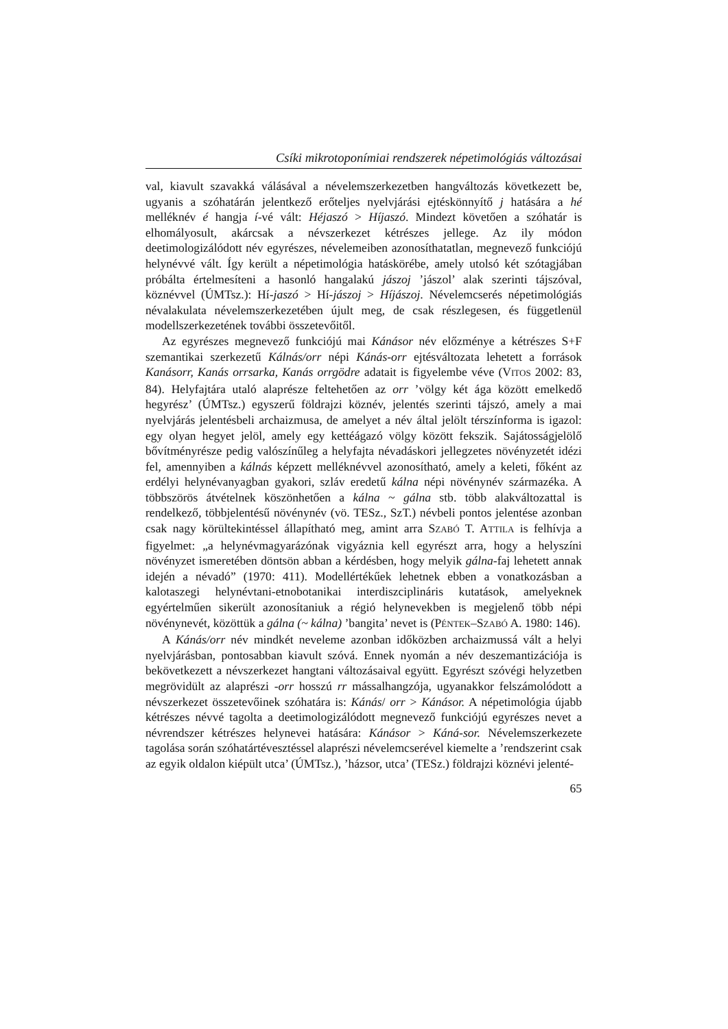Csíki mikrotoponímiai rendszerek népetimológiás változásai
val, kiavult szavakká válásával a névelemszerkezetben hangváltozás következett be, ugyanis a szóhatárán jelentkező erőteljes nyelvjárási ejtéskönnyítő j hatására a hé melléknév é hangja í-vé vált: Héjaszó > Híjaszó. Mindezt követően a szóhatár is elhomályosult, akárcsak a névszerkezet kétrészes jellege. Az ily módon deetimologizálódott név egyrészes, névelemeiben azonosíthatatlan, megnevező funkciójú helynévvé vált. Így került a népetimológia hatáskörébe, amely utolsó két szótagjában próbálta értelmesíteni a hasonló hangalakú jászoj ’jászol’ alak szerinti tájszóval, köznévvel (ÚMTsz.): Hí-jaszó > Hí-jászoj > Híjászoj. Névelemcserés népetimológiás névalakulata névelemszerkezetében újult meg, de csak részlegesen, és függetlenül modellszerkezetének további összetevőitől.
Az egyrészes megnevező funkciójú mai Kánásor név előzménye a kétrészes S+F szemantikai szerkezetű Kálnás/orr népi Kánás-orr ejtésváltozata lehetett a források Kanásorr, Kanás orrsarka, Kanás orrgödre adatait is figyelembe véve (VITOS 2002: 83, 84). Helyfajtára utaló alaprésze feltehetően az orr ’völgy két ága között emelkedő hegyrész’ (ÚMTsz.) egyszerű földrajzi köznév, jelentés szerinti tájszó, amely a mai nyelvjárás jelentésbeli archaizmusa, de amelyet a név által jelölt térszínforma is igazol: egy olyan hegyet jelöl, amely egy kettéágazó völgy között fekszik. Sajátosságjelölő bővítményrésze pedig valószínűleg a helyfajta névadáskori jellegzetes növényzetét idézi fel, amennyiben a kálnás képzett melléknévvel azonosítható, amely a keleti, főként az erdélyi helynévanyagban gyakori, szláv eredetű kálna népi növénynév származéka. A többszörös átvételnek köszönhetően a kálna ~ gálna stb. több alakváltozattal is rendelkező, többjelentésű növénynév (vö. TESz., SzT.) névbeli pontos jelentése azonban csak nagy körültekintéssel állapítható meg, amint arra SZABÓ T. ATTILA is felhívja a figyelmet: „a helynévmagyarázónak vigyáznia kell egyrészt arra, hogy a helyszíni növényzet ismeretében döntsön abban a kérdésben, hogy melyik gálna-faj lehetett annak idején a névadó” (1970: 411). Modellértékűek lehetnek ebben a vonatkozásban a kalotaszegi helynévtani-etnobotanikai interdiszciplináris kutatások, amelyeknek egyértelműen sikerült azonosítaniuk a régió helynevekben is megjelenő több népi növénynevét, közöttük a gálna (~ kálna) ’bangita’ nevet is (PÉNTEK–SZABÓ A. 1980: 146).
A Kánás/orr név mindkét neveleme azonban időközben archaizmussá vált a helyi nyelvjárásban, pontosabban kiavult szóvá. Ennek nyomán a név deszemantizációja is bekövetkezett a névszerkezet hangtani változásaival együtt. Egyrészt szóvégi helyzetben megrövidült az alaprészi -orr hosszú rr mássalhangzója, ugyanakkor felszámolódott a névszerkezet összetevőinek szóhatára is: Kánás/ orr > Kánásor. A népetimológia újabb kétrészes névvé tagolta a deetimologizálódott megnevező funkciójú egyrészes nevet a névrendszer kétrészes helynevei hatására: Kánásor > Káná-sor. Névelemszerkezete tagolása során szóhatártévesztéssel alaprészi névelemcserével kiemelte a ’rendszerint csak az egyik oldalon kiépült utca’ (ÚMTsz.), ’házsor, utca’ (TESz.) földrajzi köznévi jelenté-
65